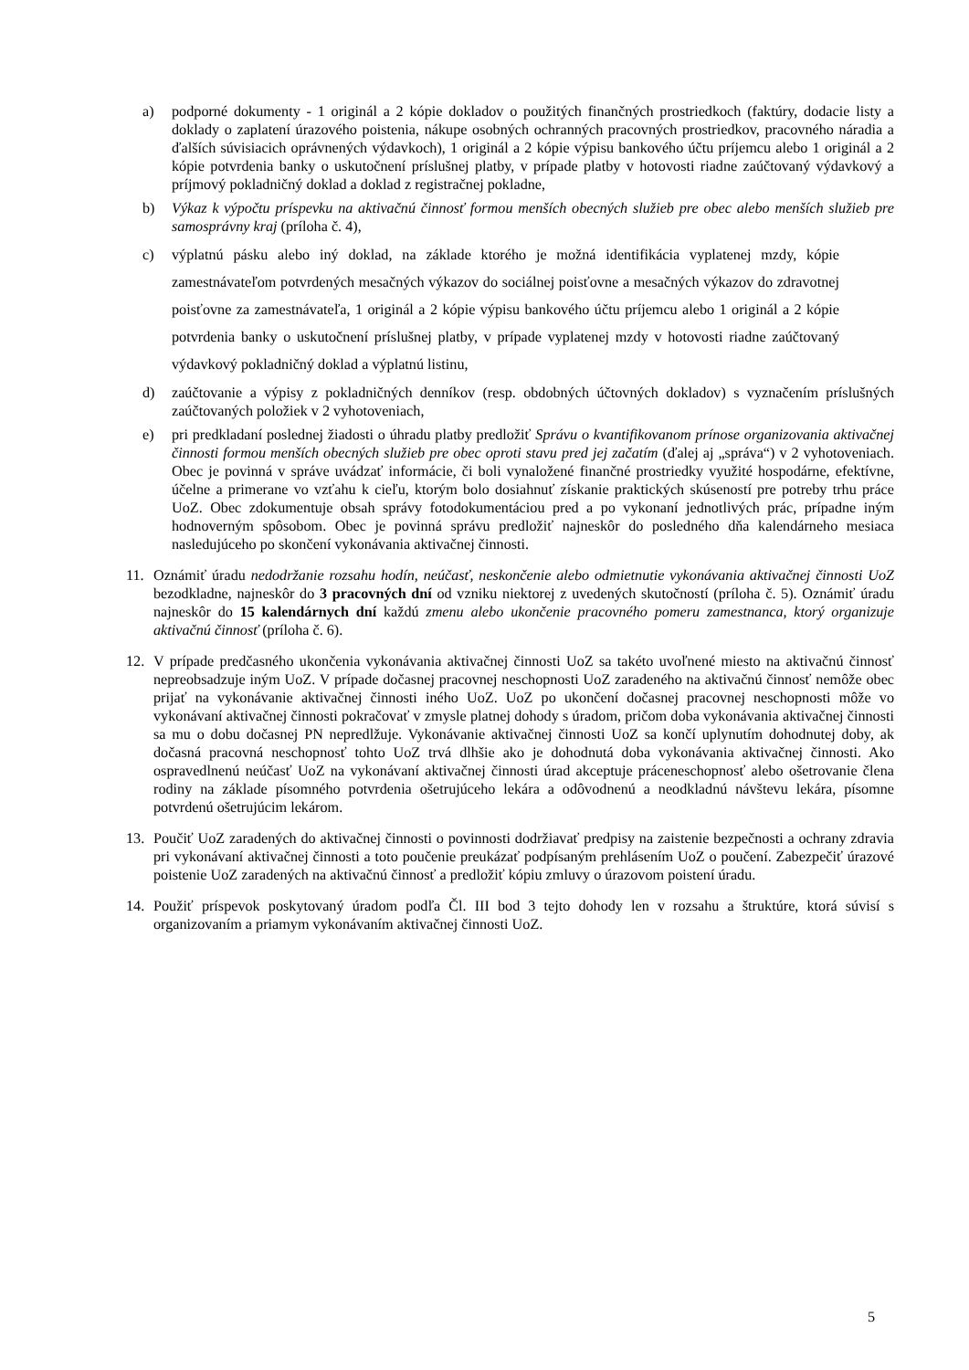a) podporné dokumenty - 1 originál a 2 kópie dokladov o použitých finančných prostriedkoch (faktúry, dodacie listy a doklady o zaplatení úrazového poistenia, nákupe osobných ochranných pracovných prostriedkov, pracovného náradia a ďalších súvisiacich oprávnených výdavkoch), 1 originál a 2 kópie výpisu bankového účtu príjemcu alebo 1 originál a 2 kópie potvrdenia banky o uskutočnení príslušnej platby, v prípade platby v hotovosti riadne zaúčtovaný výdavkový a príjmový pokladničný doklad a doklad z registračnej pokladne,
b) Výkaz k výpočtu príspevku na aktivačnú činnosť formou menších obecných služieb pre obec alebo menších služieb pre samosprávny kraj (príloha č. 4),
c) výplatnú pásku alebo iný doklad, na základe ktorého je možná identifikácia vyplatenej mzdy, kópie zamestnávateľom potvrdených mesačných výkazov do sociálnej poisťovne a mesačných výkazov do zdravotnej poisťovne za zamestnávateľa, 1 originál a 2 kópie výpisu bankového účtu príjemcu alebo 1 originál a 2 kópie potvrdenia banky o uskutočnení príslušnej platby, v prípade vyplatenej mzdy v hotovosti riadne zaúčtovaný výdavkový pokladničný doklad a výplatnú listinu,
d) zaúčtovanie a výpisy z pokladničných denníkov (resp. obdobných účtovných dokladov) s vyznačením príslušných zaúčtovaných položiek v 2 vyhotoveniach,
e) pri predkladaní poslednej žiadosti o úhradu platby predložiť Správu o kvantifikovanom prínose organizovania aktivačnej činnosti formou menších obecných služieb pre obec oproti stavu pred jej začatím (ďalej aj „správa“) v 2 vyhotoveniach. Obec je povinná v správe uvádzať informácie, či boli vynaložené finančné prostriedky využité hospodárne, efektívne, účelne a primerane vo vzťahu k cieľu, ktorým bolo dosiahnuť získanie praktických skúseností pre potreby trhu práce UoZ. Obec zdokumentuje obsah správy fotodokumentáciou pred a po vykonaní jednotlivých prác, prípadne iným hodnoverným spôsobom. Obec je povinná správu predložiť najneskôr do posledného dňa kalendárneho mesiaca nasledujúceho po skončení vykonávania aktivačnej činnosti.
11. Oznámiť úradu nedodržanie rozsahu hodín, neúčasť, neskončenie alebo odmietnutie vykonávania aktivačnej činnosti UoZ bezodkladne, najneskôr do 3 pracovných dní od vzniku niektorej z uvedených skutočností (príloha č. 5). Oznámiť úradu najneskôr do 15 kalendárnych dní každú zmenu alebo ukončenie pracovného pomeru zamestnanca, ktorý organizuje aktivačnú činnosť (príloha č. 6).
12. V prípade predčasného ukončenia vykonávania aktivačnej činnosti UoZ sa takéto uvoľnené miesto na aktivačnú činnosť nepreobsadzuje iným UoZ. V prípade dočasnej pracovnej neschopnosti UoZ zaradeného na aktivačnú činnosť nemôže obec prijať na vykonávanie aktivačnej činnosti iného UoZ. UoZ po ukončení dočasnej pracovnej neschopnosti môže vo vykonávaní aktivačnej činnosti pokračovať v zmysle platnej dohody s úradom, pričom doba vykonávania aktivačnej činnosti sa mu o dobu dočasnej PN nepredlžuje. Vykonávanie aktivačnej činnosti UoZ sa končí uplynutím dohodnutej doby, ak dočasná pracovná neschopnosť tohto UoZ trvá dlhšie ako je dohodnutá doba vykonávania aktivačnej činnosti. Ako ospravedlnenú neúčasť UoZ na vykonávaní aktivačnej činnosti úrad akceptuje práceneschopnosť alebo ošetrovanie člena rodiny na základe písomného potvrdenia ošetrujúceho lekára a odôvodnenú a neodkladnú návštevu lekára, písomne potvrdenú ošetrujúcim lekárom.
13. Poučiť UoZ zaradených do aktivačnej činnosti o povinnosti dodržiavať predpisy na zaistenie bezpečnosti a ochrany zdravia pri vykonávaní aktivačnej činnosti a toto poučenie preukázať podpísaným prehlásením UoZ o poučení. Zabezpečiť úrazové poistenie UoZ zaradených na aktivačnú činnosť a predložiť kópiu zmluvy o úrazovom poistení úradu.
14. Použiť príspevok poskytovaný úradom podľa Čl. III bod 3 tejto dohody len v rozsahu a štruktúre, ktorá súvisí s organizovaním a priamym vykonávaním aktivačnej činnosti UoZ.
5